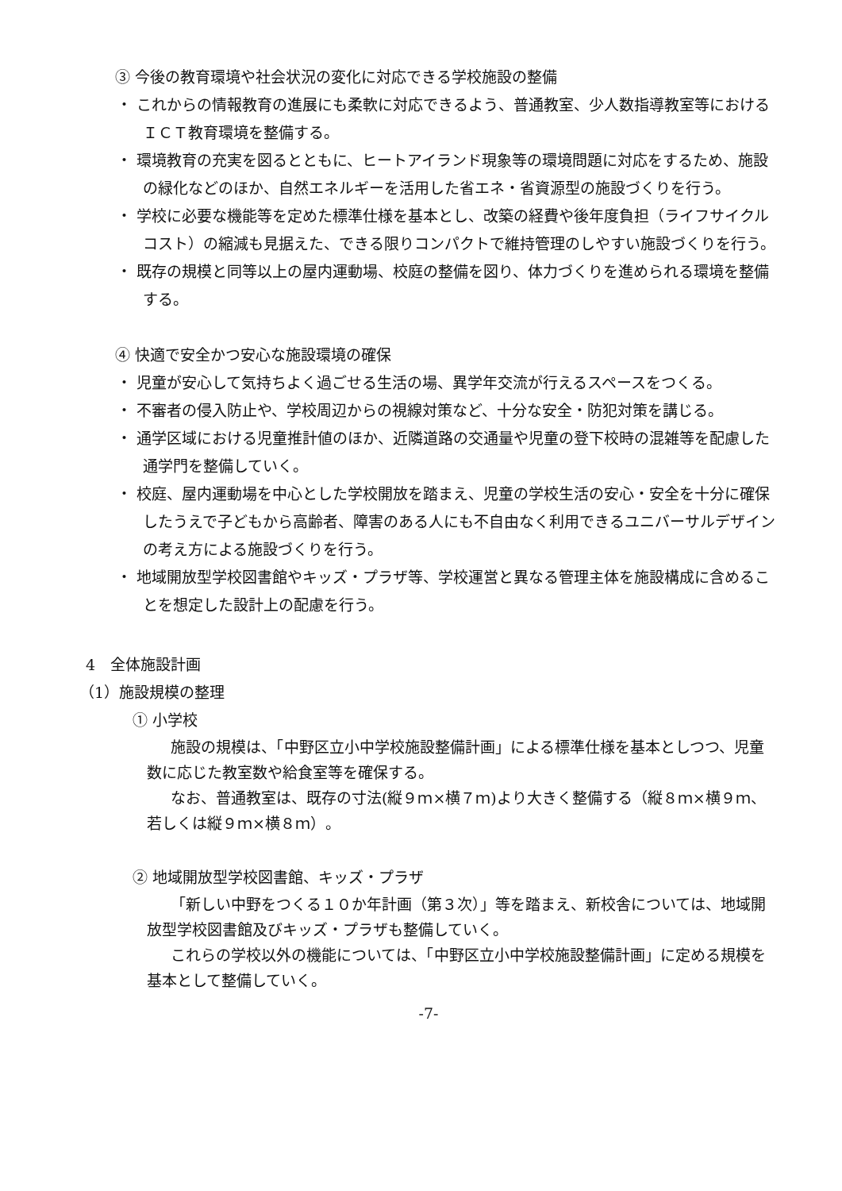③ 今後の教育環境や社会状況の変化に対応できる学校施設の整備
・ これからの情報教育の進展にも柔軟に対応できるよう、普通教室、少人数指導教室等におけるＩＣＴ教育環境を整備する。
・ 環境教育の充実を図るとともに、ヒートアイランド現象等の環境問題に対応をするため、施設の緑化などのほか、自然エネルギーを活用した省エネ・省資源型の施設づくりを行う。
・ 学校に必要な機能等を定めた標準仕様を基本とし、改築の経費や後年度負担（ライフサイクルコスト）の縮減も見据えた、できる限りコンパクトで維持管理のしやすい施設づくりを行う。
・ 既存の規模と同等以上の屋内運動場、校庭の整備を図り、体力づくりを進められる環境を整備する。
④ 快適で安全かつ安心な施設環境の確保
・ 児童が安心して気持ちよく過ごせる生活の場、異学年交流が行えるスペースをつくる。
・ 不審者の侵入防止や、学校周辺からの視線対策など、十分な安全・防犯対策を講じる。
・ 通学区域における児童推計値のほか、近隣道路の交通量や児童の登下校時の混雑等を配慮した通学門を整備していく。
・ 校庭、屋内運動場を中心とした学校開放を踏まえ、児童の学校生活の安心・安全を十分に確保したうえで子どもから高齢者、障害のある人にも不自由なく利用できるユニバーサルデザインの考え方による施設づくりを行う。
・ 地域開放型学校図書館やキッズ・プラザ等、学校運営と異なる管理主体を施設構成に含めることを想定した設計上の配慮を行う。
4　全体施設計画
（1）施設規模の整理
① 小学校
施設の規模は、「中野区立小中学校施設整備計画」による標準仕様を基本としつつ、児童数に応じた教室数や給食室等を確保する。
なお、普通教室は、既存の寸法(縦９ｍ×横７ｍ)より大きく整備する（縦８ｍ×横９ｍ、若しくは縦９ｍ×横８ｍ）。
② 地域開放型学校図書館、キッズ・プラザ
「新しい中野をつくる１０か年計画（第３次）」等を踏まえ、新校舎については、地域開放型学校図書館及びキッズ・プラザも整備していく。
これらの学校以外の機能については、「中野区立小中学校施設整備計画」に定める規模を基本として整備していく。
-7-